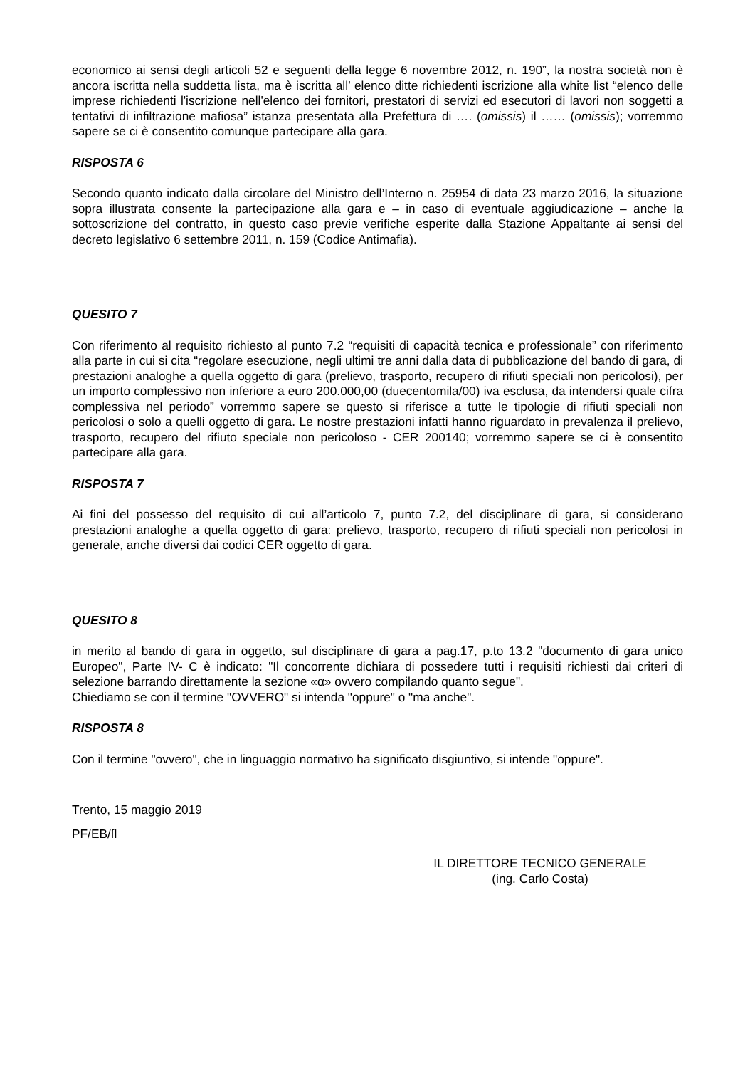economico ai sensi degli articoli 52 e seguenti della legge 6 novembre 2012, n. 190”, la nostra società non è ancora iscritta nella suddetta lista, ma è iscritta all’ elenco ditte richiedenti iscrizione alla white list “elenco delle imprese richiedenti l'iscrizione nell'elenco dei fornitori, prestatori di servizi ed esecutori di lavori non soggetti a tentativi di infiltrazione mafiosa” istanza presentata alla Prefettura di …. (omissis) il …… (omissis); vorremmo sapere se ci è consentito comunque partecipare alla gara.
RISPOSTA 6
Secondo quanto indicato dalla circolare del Ministro dell’Interno n. 25954 di data 23 marzo 2016, la situazione sopra illustrata consente la partecipazione alla gara e – in caso di eventuale aggiudicazione – anche la sottoscrizione del contratto, in questo caso previe verifiche esperite dalla Stazione Appaltante ai sensi del decreto legislativo 6 settembre 2011, n. 159 (Codice Antimafia).
QUESITO 7
Con riferimento al requisito richiesto al punto 7.2 “requisiti di capacità tecnica e professionale” con riferimento alla parte in cui si cita “regolare esecuzione, negli ultimi tre anni dalla data di pubblicazione del bando di gara, di prestazioni analoghe a quella oggetto di gara (prelievo, trasporto, recupero di rifiuti speciali non pericolosi), per un importo complessivo non inferiore a euro 200.000,00 (duecentomila/00) iva esclusa, da intendersi quale cifra complessiva nel periodo” vorremmo sapere se questo si riferisce a tutte le tipologie di rifiuti speciali non pericolosi o solo a quelli oggetto di gara. Le nostre prestazioni infatti hanno riguardato in prevalenza il prelievo, trasporto, recupero del rifiuto speciale non pericoloso - CER 200140; vorremmo sapere se ci è consentito partecipare alla gara.
RISPOSTA 7
Ai fini del possesso del requisito di cui all’articolo 7, punto 7.2, del disciplinare di gara, si considerano prestazioni analoghe a quella oggetto di gara: prelievo, trasporto, recupero di rifiuti speciali non pericolosi in generale, anche diversi dai codici CER oggetto di gara.
QUESITO 8
in merito al bando di gara in oggetto, sul disciplinare di gara a pag.17, p.to 13.2 "documento di gara unico Europeo", Parte IV- C è indicato: "Il concorrente dichiara di possedere tutti i requisiti richiesti dai criteri di selezione barrando direttamente la sezione «α» ovvero compilando quanto segue".
Chiediamo se con il termine "OVVERO" si intenda "oppure" o "ma anche".
RISPOSTA 8
Con il termine "ovvero", che in linguaggio normativo ha significato disgiuntivo, si intende "oppure".
Trento, 15 maggio 2019
PF/EB/fl
IL DIRETTORE TECNICO GENERALE
(ing. Carlo Costa)